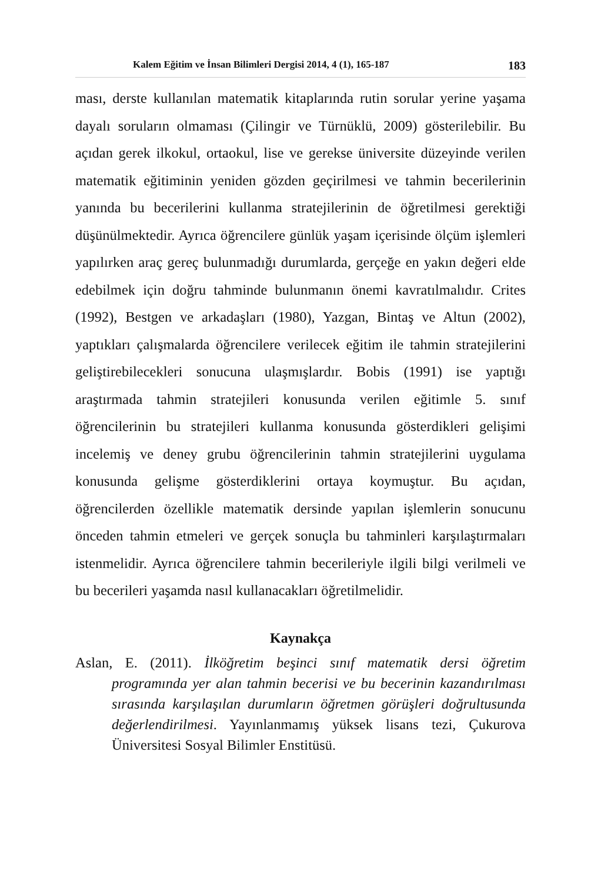Kalem Eğitim ve İnsan Bilimleri Dergisi 2014, 4 (1), 165-187 183
ması, derste kullanılan matematik kitaplarında rutin sorular yerine yaşama dayalı soruların olmaması (Çilingir ve Türnüklü, 2009) gösterilebilir. Bu açıdan gerek ilkokul, ortaokul, lise ve gerekse üniversite düzeyinde verilen matematik eğitiminin yeniden gözden geçirilmesi ve tahmin becerilerinin yanında bu becerilerini kullanma stratejilerinin de öğretilmesi gerektiği düşünülmektedir. Ayrıca öğrencilere günlük yaşam içerisinde ölçüm işlemleri yapılırken araç gereç bulunmadığı durumlarda, gerçeğe en yakın değeri elde edebilmek için doğru tahminde bulunmanın önemi kavratılmalıdır. Crites (1992), Bestgen ve arkadaşları (1980), Yazgan, Bintaş ve Altun (2002), yaptıkları çalışmalarda öğrencilere verilecek eğitim ile tahmin stratejilerini geliştirebilecekleri sonucuna ulaşmışlardır. Bobis (1991) ise yaptığı araştırmada tahmin stratejileri konusunda verilen eğitimle 5. sınıf öğrencilerinin bu stratejileri kullanma konusunda gösterdikleri gelişimi incelemiş ve deney grubu öğrencilerinin tahmin stratejilerini uygulama konusunda gelişme gösterdiklerini ortaya koymuştur. Bu açıdan, öğrencilerden özellikle matematik dersinde yapılan işlemlerin sonucunu önceden tahmin etmeleri ve gerçek sonuçla bu tahminleri karşılaştırmaları istenmelidir. Ayrıca öğrencilere tahmin becerileriyle ilgili bilgi verilmeli ve bu becerileri yaşamda nasıl kullanacakları öğretilmelidir.
Kaynakça
Aslan, E. (2011). İlköğretim beşinci sınıf matematik dersi öğretim programında yer alan tahmin becerisi ve bu becerinin kazandırılması sırasında karşılaşılan durumların öğretmen görüşleri doğrultusunda değerlendirilmesi. Yayınlanmamış yüksek lisans tezi, Çukurova Üniversitesi Sosyal Bilimler Enstitüsü.